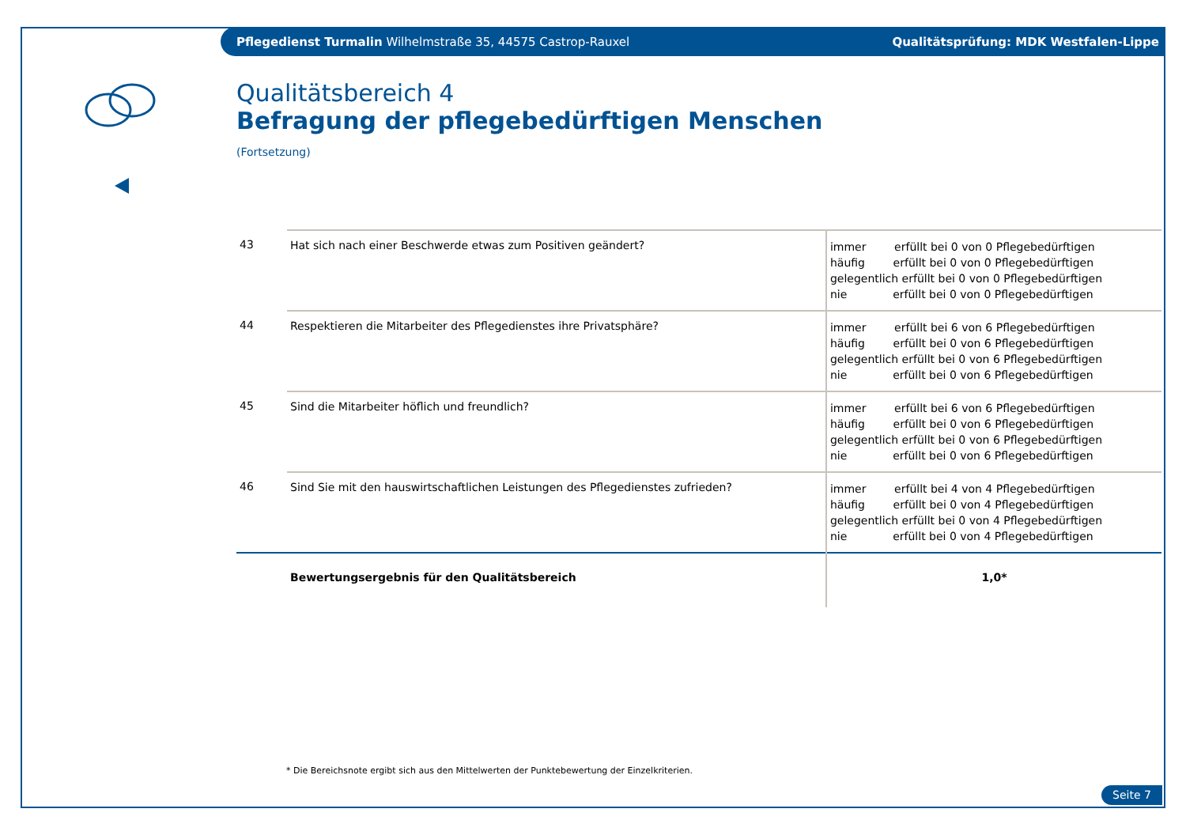Pflegedienst Turmalin Wilhelmstraße 35, 44575 Castrop-Rauxel Qualitätsprüfung: MDK Westfalen-Lippe
Qualitätsbereich 4
Befragung der pflegebedürftigen Menschen
(Fortsetzung)
| 43 | Hat sich nach einer Beschwerde etwas zum Positiven geändert? | immer erfüllt bei 0 von 0 Pflegebedürftigen häufig erfüllt bei 0 von 0 Pflegebedürftigen gelegentlich erfüllt bei 0 von 0 Pflegebedürftigen nie erfüllt bei 0 von 0 Pflegebedürftigen |
| 44 | Respektieren die Mitarbeiter des Pflegedienstes ihre Privatsphäre? | immer erfüllt bei 6 von 6 Pflegebedürftigen häufig erfüllt bei 0 von 6 Pflegebedürftigen gelegentlich erfüllt bei 0 von 6 Pflegebedürftigen nie erfüllt bei 0 von 6 Pflegebedürftigen |
| 45 | Sind die Mitarbeiter höflich und freundlich? | immer erfüllt bei 6 von 6 Pflegebedürftigen häufig erfüllt bei 0 von 6 Pflegebedürftigen gelegentlich erfüllt bei 0 von 6 Pflegebedürftigen nie erfüllt bei 0 von 6 Pflegebedürftigen |
| 46 | Sind Sie mit den hauswirtschaftlichen Leistungen des Pflegedienstes zufrieden? | immer erfüllt bei 4 von 4 Pflegebedürftigen häufig erfüllt bei 0 von 4 Pflegebedürftigen gelegentlich erfüllt bei 0 von 4 Pflegebedürftigen nie erfüllt bei 0 von 4 Pflegebedürftigen |
| | Bewertungsergebnis für den Qualitätsbereich | 1,0* |
* Die Bereichsnote ergibt sich aus den Mittelwerten der Punktebewertung der Einzelkriterien.
Seite 7